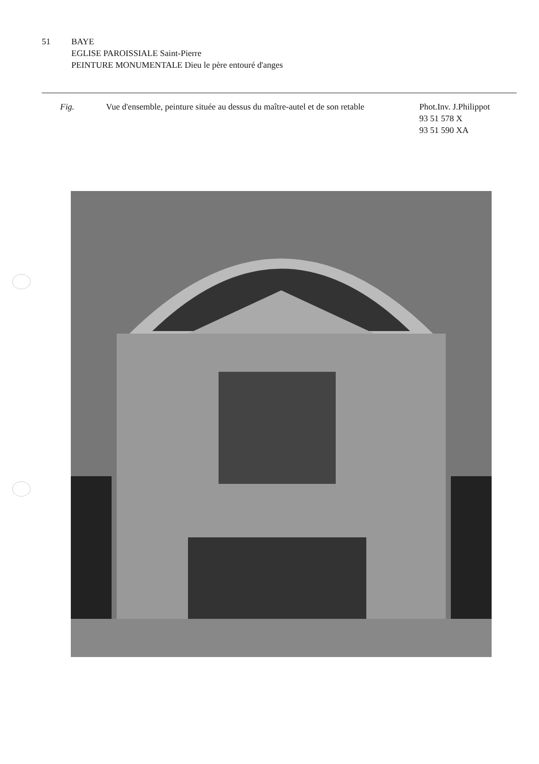51 BAYE
EGLISE PAROISSIALE Saint-Pierre
PEINTURE MONUMENTALE Dieu le père entouré d'anges
Fig. Vue d'ensemble, peinture située au dessus du maître-autel et de son retable
Phot.Inv. J.Philippot
93 51 578 X
93 51 590 XA